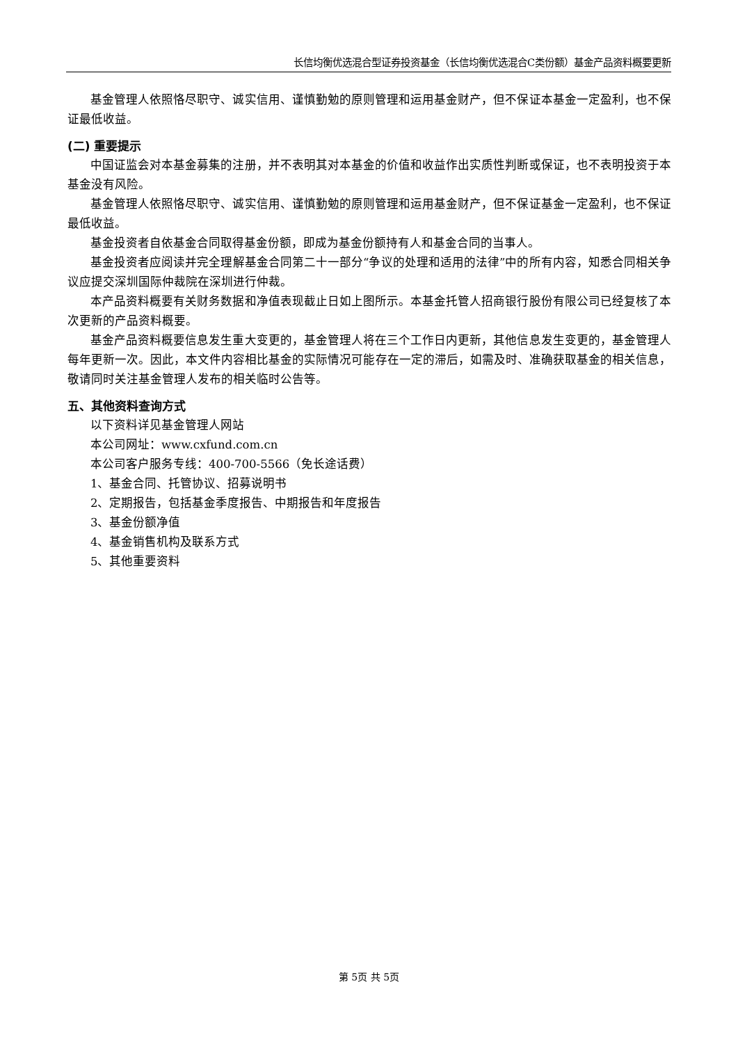长信均衡优选混合型证券投资基金（长信均衡优选混合C类份额）基金产品资料概要更新
基金管理人依照恪尽职守、诚实信用、谨慎勤勉的原则管理和运用基金财产，但不保证本基金一定盈利，也不保证最低收益。
(二) 重要提示
中国证监会对本基金募集的注册，并不表明其对本基金的价值和收益作出实质性判断或保证，也不表明投资于本基金没有风险。
基金管理人依照恪尽职守、诚实信用、谨慎勤勉的原则管理和运用基金财产，但不保证基金一定盈利，也不保证最低收益。
基金投资者自依基金合同取得基金份额，即成为基金份额持有人和基金合同的当事人。
基金投资者应阅读并完全理解基金合同第二十一部分“争议的处理和适用的法律”中的所有内容，知悉合同相关争议应提交深圳国际仲裁院在深圳进行仲裁。
本产品资料概要有关财务数据和净值表现截止日如上图所示。本基金托管人招商银行股份有限公司已经复核了本次更新的产品资料概要。
基金产品资料概要信息发生重大变更的，基金管理人将在三个工作日内更新，其他信息发生变更的，基金管理人每年更新一次。因此，本文件内容相比基金的实际情况可能存在一定的滞后，如需及时、准确获取基金的相关信息，敬请同时关注基金管理人发布的相关临时公告等。
五、其他资料查询方式
以下资料详见基金管理人网站
本公司网址：www.cxfund.com.cn
本公司客户服务专线：400-700-5566（免长途话费）
1、基金合同、托管协议、招募说明书
2、定期报告，包括基金季度报告、中期报告和年度报告
3、基金份额净值
4、基金销售机构及联系方式
5、其他重要资料
第 5页 共 5页